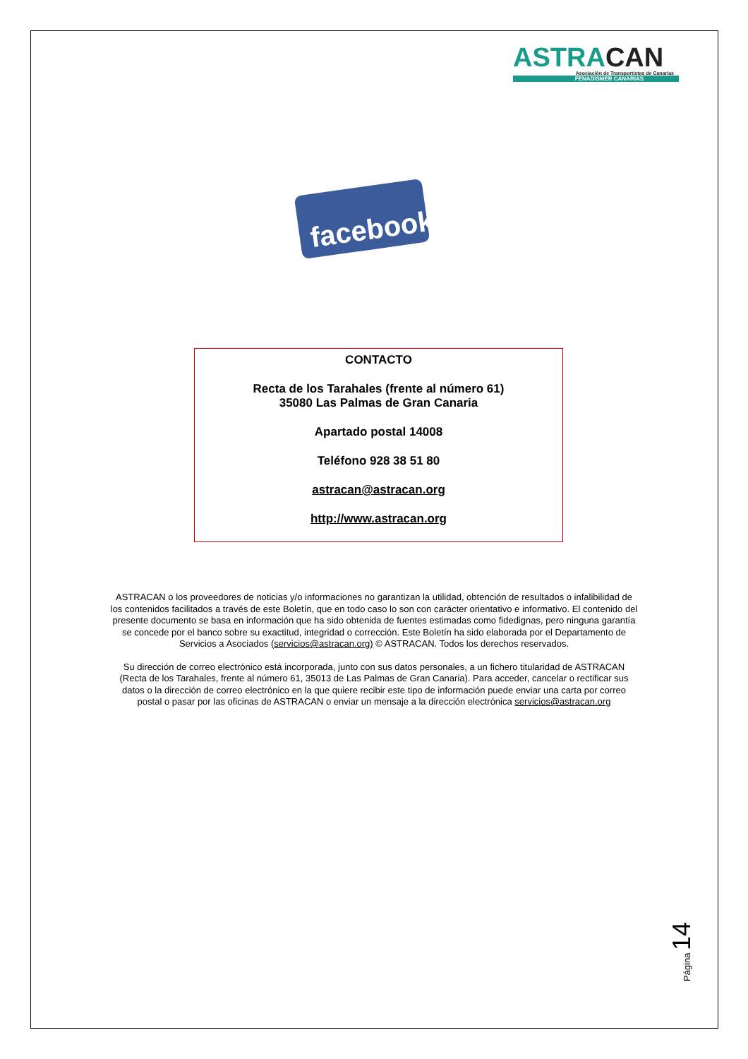ASTRACAN
Asociación de Transportistas de Canarias
FENADISMER CANARIAS
facebook
CONTACTO
Recta de los Tarahales (frente al número 61)
35080 Las Palmas de Gran Canaria
Apartado postal 14008
Teléfono 928 38 51 80
astracan@astracan.org
http://www.astracan.org
ASTRACAN o los proveedores de noticias y/o informaciones no garantizan la utilidad, obtención de resultados o infalibilidad de los contenidos facilitados a través de este Boletín, que en todo caso lo son con carácter orientativo e informativo. El contenido del presente documento se basa en información que ha sido obtenida de fuentes estimadas como fidedignas, pero ninguna garantía se concede por el banco sobre su exactitud, integridad o corrección. Este Boletín ha sido elaborada por el Departamento de Servicios a Asociados (servicios@astracan.org) © ASTRACAN. Todos los derechos reservados.
Su dirección de correo electrónico está incorporada, junto con sus datos personales, a un fichero titularidad de ASTRACAN (Recta de los Tarahales, frente al número 61, 35013 de Las Palmas de Gran Canaria). Para acceder, cancelar o rectificar sus datos o la dirección de correo electrónico en la que quiere recibir este tipo de información puede enviar una carta por correo postal o pasar por las oficinas de ASTRACAN o enviar un mensaje a la dirección electrónica servicios@astracan.org
Página 14